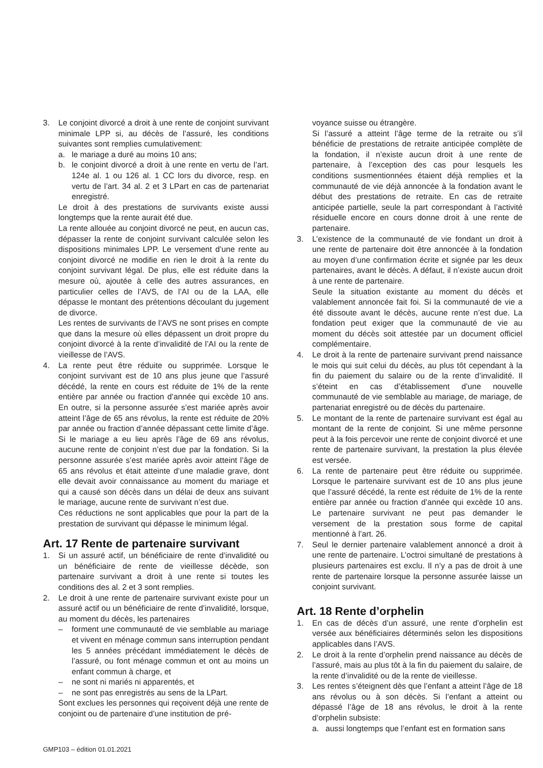3. Le conjoint divorcé a droit à une rente de conjoint survivant minimale LPP si, au décès de l’assuré, les conditions suivantes sont remplies cumulativement:
a. le mariage a duré au moins 10 ans;
b. le conjoint divorcé a droit à une rente en vertu de l’art. 124e al. 1 ou 126 al. 1 CC lors du divorce, resp. en vertu de l’art. 34 al. 2 et 3 LPart en cas de partenariat enregistré.
Le droit à des prestations de survivants existe aussi longtemps que la rente aurait été due.
La rente allouée au conjoint divorcé ne peut, en aucun cas, dépasser la rente de conjoint survivant calculée selon les dispositions minimales LPP. Le versement d’une rente au conjoint divorcé ne modifie en rien le droit à la rente du conjoint survivant légal. De plus, elle est réduite dans la mesure où, ajoutée à celle des autres assurances, en particulier celles de l’AVS, de l’AI ou de la LAA, elle dépasse le montant des prétentions découlant du jugement de divorce.
Les rentes de survivants de l’AVS ne sont prises en compte que dans la mesure où elles dépassent un droit propre du conjoint divorcé à la rente d’invalidité de l’AI ou la rente de vieillesse de l’AVS.
4. La rente peut être réduite ou supprimée. Lorsque le conjoint survivant est de 10 ans plus jeune que l’assuré décédé, la rente en cours est réduite de 1% de la rente entière par année ou fraction d’année qui excède 10 ans. En outre, si la personne assurée s’est mariée après avoir atteint l’âge de 65 ans révolus, la rente est réduite de 20% par année ou fraction d’année dépassant cette limite d’âge. Si le mariage a eu lieu après l’âge de 69 ans révolus, aucune rente de conjoint n’est due par la fondation. Si la personne assurée s’est mariée après avoir atteint l’âge de 65 ans révolus et était atteinte d’une maladie grave, dont elle devait avoir connaissance au moment du mariage et qui a causé son décès dans un délai de deux ans suivant le mariage, aucune rente de survivant n’est due.
Ces réductions ne sont applicables que pour la part de la prestation de survivant qui dépasse le minimum légal.
Art. 17 Rente de partenaire survivant
1. Si un assuré actif, un bénéficiaire de rente d’invalidité ou un bénéficiaire de rente de vieillesse décède, son partenaire survivant a droit à une rente si toutes les conditions des al. 2 et 3 sont remplies.
2. Le droit à une rente de partenaire survivant existe pour un assuré actif ou un bénéficiaire de rente d’invalidité, lorsque, au moment du décès, les partenaires
– forment une communauté de vie semblable au mariage et vivent en ménage commun sans interruption pendant les 5 années précédant immédiatement le décès de l’assuré, ou font ménage commun et ont au moins un enfant commun à charge, et
– ne sont ni mariés ni apparentés, et
– ne sont pas enregistrés au sens de la LPart.
Sont exclues les personnes qui reçoivent déjà une rente de conjoint ou de partenaire d’une institution de pré-
voyance suisse ou étrangère.
Si l’assuré a atteint l’âge terme de la retraite ou s’il bénéficie de prestations de retraite anticipée complète de la fondation, il n’existe aucun droit à une rente de partenaire, à l’exception des cas pour lesquels les conditions susmentionnées étaient déjà remplies et la communauté de vie déjà annoncée à la fondation avant le début des prestations de retraite. En cas de retraite anticipée partielle, seule la part correspondant à l’activité résiduelle encore en cours donne droit à une rente de partenaire.
3. L’existence de la communauté de vie fondant un droit à une rente de partenaire doit être annoncée à la fondation au moyen d’une confirmation écrite et signée par les deux partenaires, avant le décès. A défaut, il n’existe aucun droit à une rente de partenaire.
Seule la situation existante au moment du décès et valablement annoncée fait foi. Si la communauté de vie a été dissoute avant le décès, aucune rente n’est due. La fondation peut exiger que la communauté de vie au moment du décès soit attestée par un document officiel complémentaire.
4. Le droit à la rente de partenaire survivant prend naissance le mois qui suit celui du décès, au plus tôt cependant à la fin du paiement du salaire ou de la rente d’invalidité. Il s’éteint en cas d’établissement d’une nouvelle communauté de vie semblable au mariage, de mariage, de partenariat enregistré ou de décès du partenaire.
5. Le montant de la rente de partenaire survivant est égal au montant de la rente de conjoint. Si une même personne peut à la fois percevoir une rente de conjoint divorcé et une rente de partenaire survivant, la prestation la plus élevée est versée.
6. La rente de partenaire peut être réduite ou supprimée. Lorsque le partenaire survivant est de 10 ans plus jeune que l’assuré décédé, la rente est réduite de 1% de la rente entière par année ou fraction d’année qui excède 10 ans. Le partenaire survivant ne peut pas demander le versement de la prestation sous forme de capital mentionné à l’art. 26.
7. Seul le dernier partenaire valablement annoncé a droit à une rente de partenaire. L’octroi simultané de prestations à plusieurs partenaires est exclu. Il n’y a pas de droit à une rente de partenaire lorsque la personne assurée laisse un conjoint survivant.
Art. 18 Rente d’orphelin
1. En cas de décès d’un assuré, une rente d’orphelin est versée aux bénéficiaires déterminés selon les dispositions applicables dans l’AVS.
2. Le droit à la rente d’orphelin prend naissance au décès de l’assuré, mais au plus tôt à la fin du paiement du salaire, de la rente d’invalidité ou de la rente de vieillesse.
3. Les rentes s’éteignent dès que l’enfant a atteint l’âge de 18 ans révolus ou à son décès. Si l’enfant a atteint ou dépassé l’âge de 18 ans révolus, le droit à la rente d’orphelin subsiste:
a. aussi longtemps que l’enfant est en formation sans
GMP103 – édition 01.01.2021